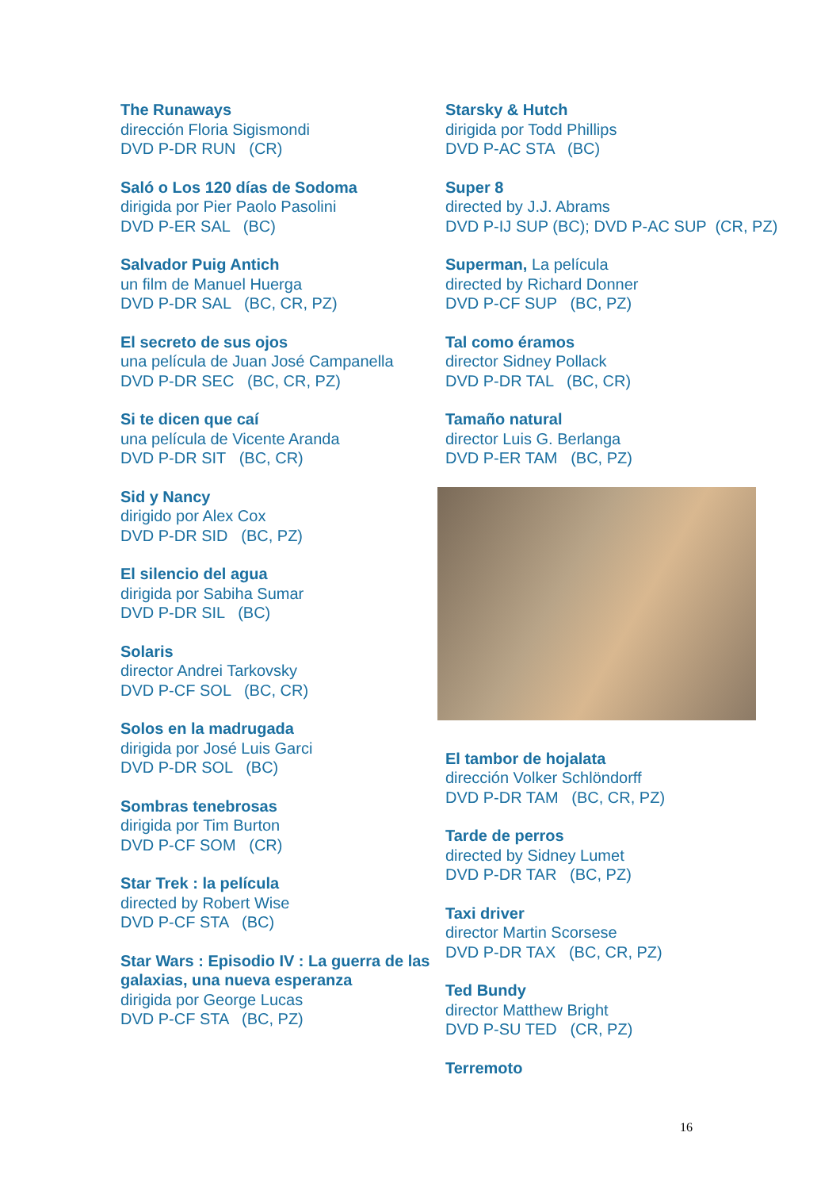The Runaways
dirección Floria Sigismondi
DVD P-DR RUN (CR)
Saló o Los 120 días de Sodoma
dirigida por Pier Paolo Pasolini
DVD P-ER SAL (BC)
Salvador Puig Antich
un film de Manuel Huerga
DVD P-DR SAL (BC, CR, PZ)
El secreto de sus ojos
una película de Juan José Campanella
DVD P-DR SEC (BC, CR, PZ)
Si te dicen que caí
una película de Vicente Aranda
DVD P-DR SIT (BC, CR)
Sid y Nancy
dirigido por Alex Cox
DVD P-DR SID (BC, PZ)
El silencio del agua
dirigida por Sabiha Sumar
DVD P-DR SIL (BC)
Solaris
director Andrei Tarkovsky
DVD P-CF SOL (BC, CR)
Solos en la madrugada
dirigida por José Luis Garci
DVD P-DR SOL (BC)
Sombras tenebrosas
dirigida por Tim Burton
DVD P-CF SOM (CR)
Star Trek : la película
directed by Robert Wise
DVD P-CF STA (BC)
Star Wars : Episodio IV : La guerra de las galaxias, una nueva esperanza
dirigida por George Lucas
DVD P-CF STA (BC, PZ)
Starsky & Hutch
dirigida por Todd Phillips
DVD P-AC STA (BC)
Super 8
directed by J.J. Abrams
DVD P-IJ SUP (BC); DVD P-AC SUP (CR, PZ)
Superman, La película
directed by Richard Donner
DVD P-CF SUP (BC, PZ)
Tal como éramos
director Sidney Pollack
DVD P-DR TAL (BC, CR)
Tamaño natural
director Luis G. Berlanga
DVD P-ER TAM (BC, PZ)
El tambor de hojalata
dirección Volker Schlöndorff
DVD P-DR TAM (BC, CR, PZ)
Tarde de perros
directed by Sidney Lumet
DVD P-DR TAR (BC, PZ)
Taxi driver
director Martin Scorsese
DVD P-DR TAX (BC, CR, PZ)
Ted Bundy
director Matthew Bright
DVD P-SU TED (CR, PZ)
Terremoto
16